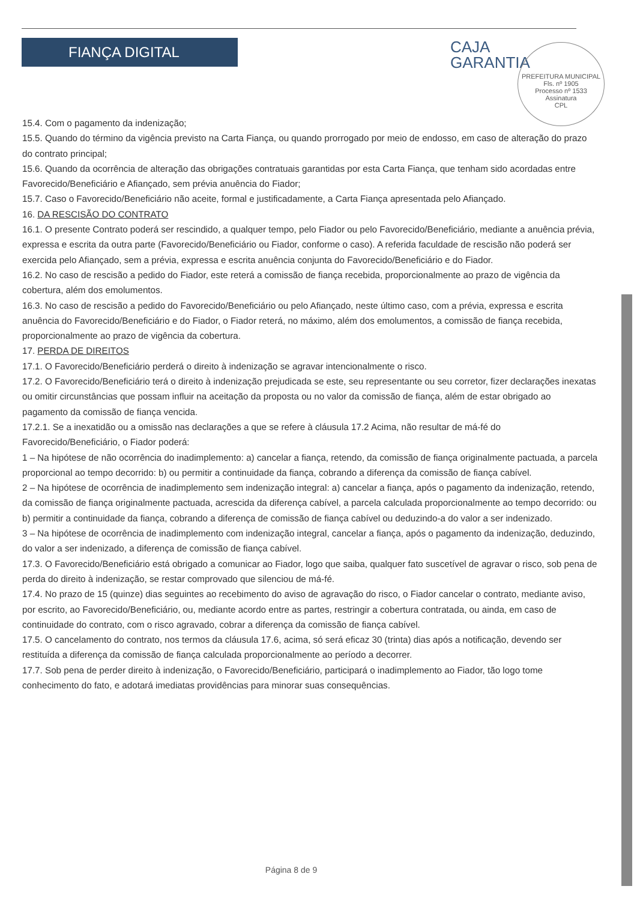FIANÇA DIGITAL
CAJA
GARANTIA
PREFEITURA MUNICIPAL
Fls. nº 1905
Processo nº 1533
Assinatura
CPL
15.4. Com o pagamento da indenização;
15.5. Quando do término da vigência previsto na Carta Fiança, ou quando prorrogado por meio de endosso, em caso de alteração do prazo do contrato principal;
15.6. Quando da ocorrência de alteração das obrigações contratuais garantidas por esta Carta Fiança, que tenham sido acordadas entre Favorecido/Beneficiário e Afiançado, sem prévia anuência do Fiador;
15.7. Caso o Favorecido/Beneficiário não aceite, formal e justificadamente, a Carta Fiança apresentada pelo Afiançado.
16. DA RESCISÃO DO CONTRATO
16.1. O presente Contrato poderá ser rescindido, a qualquer tempo, pelo Fiador ou pelo Favorecido/Beneficiário, mediante a anuência prévia, expressa e escrita da outra parte (Favorecido/Beneficiário ou Fiador, conforme o caso). A referida faculdade de rescisão não poderá ser exercida pelo Afiançado, sem a prévia, expressa e escrita anuência conjunta do Favorecido/Beneficiário e do Fiador.
16.2. No caso de rescisão a pedido do Fiador, este reterá a comissão de fiança recebida, proporcionalmente ao prazo de vigência da cobertura, além dos emolumentos.
16.3. No caso de rescisão a pedido do Favorecido/Beneficiário ou pelo Afiançado, neste último caso, com a prévia, expressa e escrita anuência do Favorecido/Beneficiário e do Fiador, o Fiador reterá, no máximo, além dos emolumentos, a comissão de fiança recebida, proporcionalmente ao prazo de vigência da cobertura.
17. PERDA DE DIREITOS
17.1. O Favorecido/Beneficiário perderá o direito à indenização se agravar intencionalmente o risco.
17.2. O Favorecido/Beneficiário terá o direito à indenização prejudicada se este, seu representante ou seu corretor, fizer declarações inexatas ou omitir circunstâncias que possam influir na aceitação da proposta ou no valor da comissão de fiança, além de estar obrigado ao pagamento da comissão de fiança vencida.
17.2.1. Se a inexatidão ou a omissão nas declarações a que se refere à cláusula 17.2 Acima, não resultar de má-fé do Favorecido/Beneficiário, o Fiador poderá:
1 – Na hipótese de não ocorrência do inadimplemento: a) cancelar a fiança, retendo, da comissão de fiança originalmente pactuada, a parcela proporcional ao tempo decorrido: b) ou permitir a continuidade da fiança, cobrando a diferença da comissão de fiança cabível.
2 – Na hipótese de ocorrência de inadimplemento sem indenização integral: a) cancelar a fiança, após o pagamento da indenização, retendo, da comissão de fiança originalmente pactuada, acrescida da diferença cabível, a parcela calculada proporcionalmente ao tempo decorrido: ou b) permitir a continuidade da fiança, cobrando a diferença de comissão de fiança cabível ou deduzindo-a do valor a ser indenizado.
3 – Na hipótese de ocorrência de inadimplemento com indenização integral, cancelar a fiança, após o pagamento da indenização, deduzindo, do valor a ser indenizado, a diferença de comissão de fiança cabível.
17.3. O Favorecido/Beneficiário está obrigado a comunicar ao Fiador, logo que saiba, qualquer fato suscetível de agravar o risco, sob pena de perda do direito à indenização, se restar comprovado que silenciou de má-fé.
17.4. No prazo de 15 (quinze) dias seguintes ao recebimento do aviso de agravação do risco, o Fiador cancelar o contrato, mediante aviso, por escrito, ao Favorecido/Beneficiário, ou, mediante acordo entre as partes, restringir a cobertura contratada, ou ainda, em caso de continuidade do contrato, com o risco agravado, cobrar a diferença da comissão de fiança cabível.
17.5. O cancelamento do contrato, nos termos da cláusula 17.6, acima, só será eficaz 30 (trinta) dias após a notificação, devendo ser restituída a diferença da comissão de fiança calculada proporcionalmente ao período a decorrer.
17.7. Sob pena de perder direito à indenização, o Favorecido/Beneficiário, participará o inadimplemento ao Fiador, tão logo tome conhecimento do fato, e adotará imediatas providências para minorar suas consequências.
Página 8 de 9